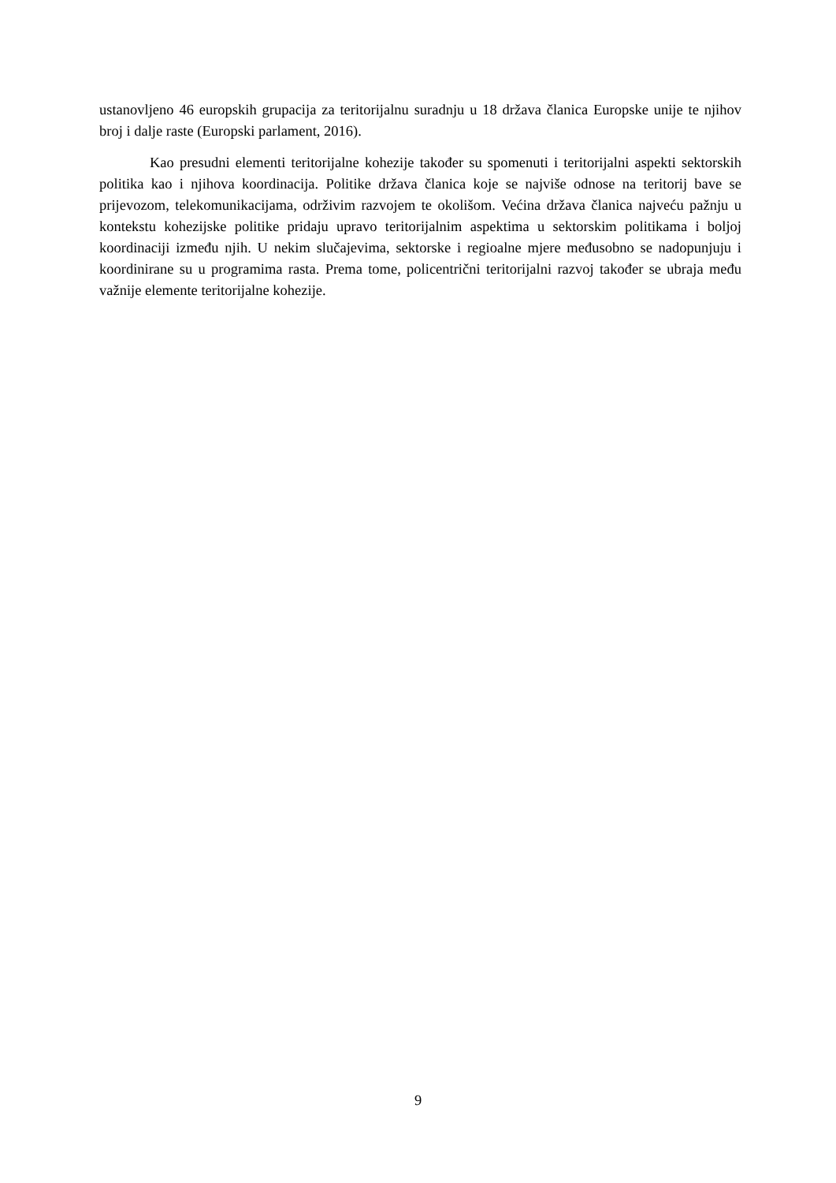ustanovljeno 46 europskih grupacija za teritorijalnu suradnju u 18 država članica Europske unije te njihov broj i dalje raste (Europski parlament, 2016).
Kao presudni elementi teritorijalne kohezije također su spomenuti i teritorijalni aspekti sektorskih politika kao i njihova koordinacija. Politike država članica koje se najviše odnose na teritorij bave se prijevozom, telekomunikacijama, održivim razvojem te okolišom. Većina država članica najveću pažnju u kontekstu kohezijske politike pridaju upravo teritorijalnim aspektima u sektorskim politikama i boljoj koordinaciji između njih. U nekim slučajevima, sektorske i regioalne mjere međusobno se nadopunjuju i koordinirane su u programima rasta. Prema tome, policentrični teritorijalni razvoj također se ubraja među važnije elemente teritorijalne kohezije.
9